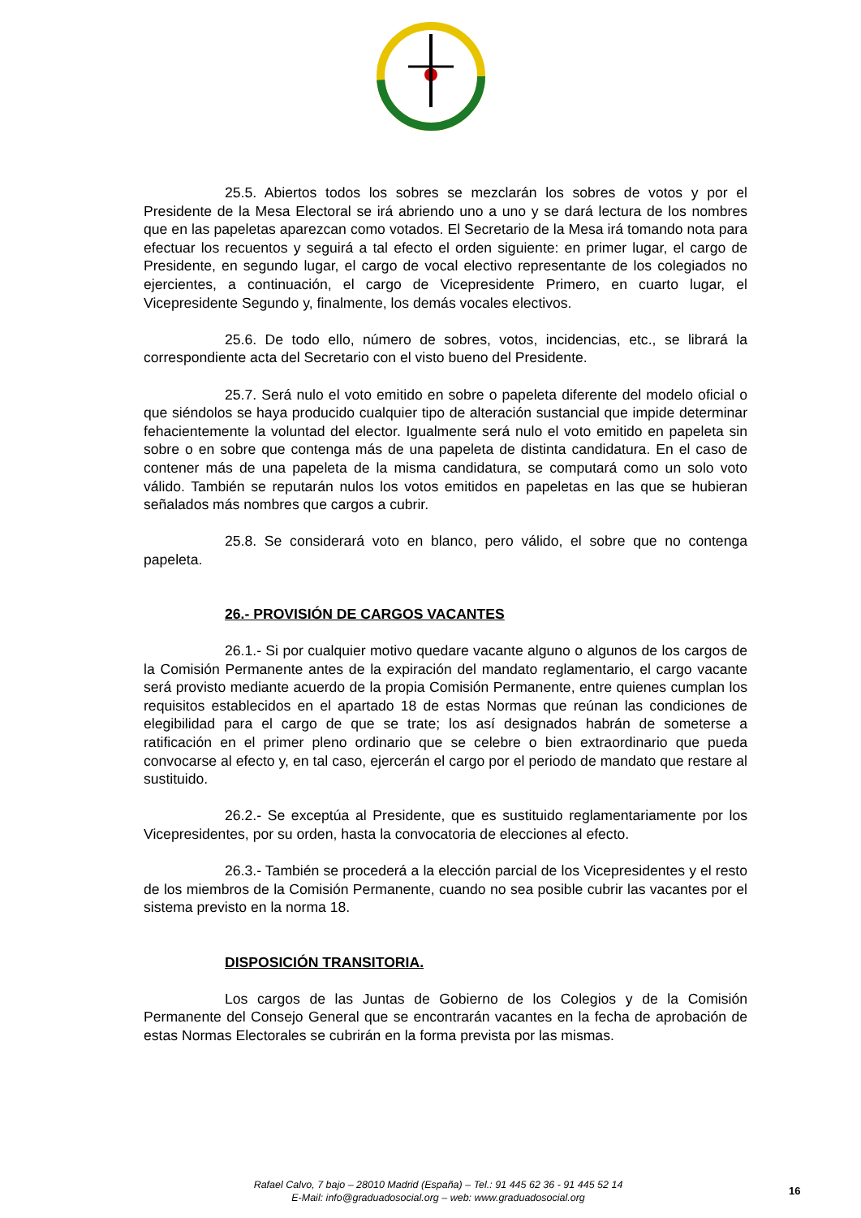25.5. Abiertos todos los sobres se mezclarán los sobres de votos y por el Presidente de la Mesa Electoral se irá abriendo uno a uno y se dará lectura de los nombres que en las papeletas aparezcan como votados. El Secretario de la Mesa irá tomando nota para efectuar los recuentos y seguirá a tal efecto el orden siguiente: en primer lugar, el cargo de Presidente, en segundo lugar, el cargo de vocal electivo representante de los colegiados no ejercientes, a continuación, el cargo de Vicepresidente Primero, en cuarto lugar, el Vicepresidente Segundo y, finalmente, los demás vocales electivos.
25.6. De todo ello, número de sobres, votos, incidencias, etc., se librará la correspondiente acta del Secretario con el visto bueno del Presidente.
25.7. Será nulo el voto emitido en sobre o papeleta diferente del modelo oficial o que siéndolos se haya producido cualquier tipo de alteración sustancial que impide determinar fehacientemente la voluntad del elector. Igualmente será nulo el voto emitido en papeleta sin sobre o en sobre que contenga más de una papeleta de distinta candidatura. En el caso de contener más de una papeleta de la misma candidatura, se computará como un solo voto válido. También se reputarán nulos los votos emitidos en papeletas en las que se hubieran señalados más nombres que cargos a cubrir.
25.8. Se considerará voto en blanco, pero válido, el sobre que no contenga papeleta.
26.- PROVISIÓN DE CARGOS VACANTES
26.1.- Si por cualquier motivo quedare vacante alguno o algunos de los cargos de la Comisión Permanente antes de la expiración del mandato reglamentario, el cargo vacante será provisto mediante acuerdo de la propia Comisión Permanente, entre quienes cumplan los requisitos establecidos en el apartado 18 de estas Normas que reúnan las condiciones de elegibilidad para el cargo de que se trate; los así designados habrán de someterse a ratificación en el primer pleno ordinario que se celebre o bien extraordinario que pueda convocarse al efecto y, en tal caso, ejercerán el cargo por el periodo de mandato que restare al sustituido.
26.2.- Se exceptúa al Presidente, que es sustituido reglamentariamente por los Vicepresidentes, por su orden, hasta la convocatoria de elecciones al efecto.
26.3.- También se procederá a la elección parcial de los Vicepresidentes y el resto de los miembros de la Comisión Permanente, cuando no sea posible cubrir las vacantes por el sistema previsto en la norma 18.
DISPOSICIÓN TRANSITORIA.
Los cargos de las Juntas de Gobierno de los Colegios y de la Comisión Permanente del Consejo General que se encontrarán vacantes en la fecha de aprobación de estas Normas Electorales se cubrirán en la forma prevista por las mismas.
Rafael Calvo, 7 bajo – 28010 Madrid (España) – Tel.: 91 445 62 36 - 91 445 52 14
E-Mail: info@graduadosocial.org – web: www.graduadosocial.org
16